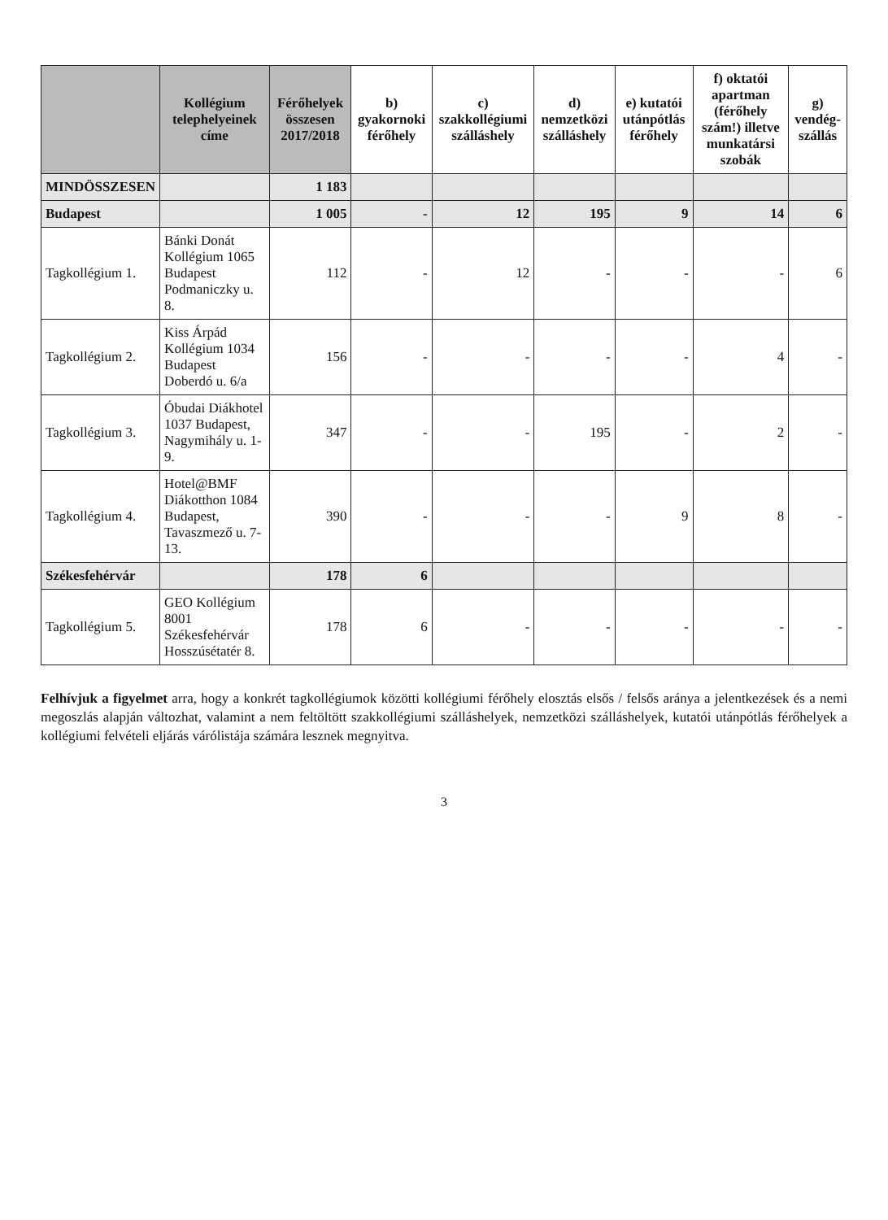| | Kollégium telephelyeinek címe | Férőhelyek összesen 2017/2018 | b) gyakornoki férőhely | c) szakkollégiumi szálláshely | d) nemzetközi szálláshely | e) kutatói utánpótlás férőhely | f) oktatói apartman (férőhely szám!) illetve munkatársi szobák | g) vendég-szállás |
| --- | --- | --- | --- | --- | --- | --- | --- | --- |
| MINDÖSSZESEN | | 1 183 | | | | | | |
| Budapest | | 1 005 | - | 12 | 195 | 9 | 14 | 6 |
| Tagkollégium 1. | Bánki Donát Kollégium 1065 Budapest Podmaniczky u. 8. | 112 | - | 12 | - | - | - | 6 |
| Tagkollégium 2. | Kiss Árpád Kollégium 1034 Budapest Doberdó u. 6/a | 156 | - | - | - | - | 4 | - |
| Tagkollégium 3. | Óbudai Diákhotel 1037 Budapest, Nagymihály u. 1-9. | 347 | - | - | 195 | - | 2 | - |
| Tagkollégium 4. | Hotel@BMF Diákotthon 1084 Budapest, Tavaszmező u. 7-13. | 390 | - | - | - | 9 | 8 | - |
| Székesfehérvár | | 178 | 6 | | | | | |
| Tagkollégium 5. | GEO Kollégium 8001 Székesfehérvár Hosszúsétatér 8. | 178 | 6 | - | - | - | - | - |
Felhívjuk a figyelmet arra, hogy a konkrét tagkollégiumok közötti kollégiumi férőhely elosztás elsős / felsős aránya a jelentkezések és a nemi megoszlás alapján változhat, valamint a nem feltöltött szakkollégiumi szálláshelyek, nemzetközi szálláshelyek, kutatói utánpótlás férőhelyek a kollégiumi felvételi eljárás várólistája számára lesznek megnyitva.
3